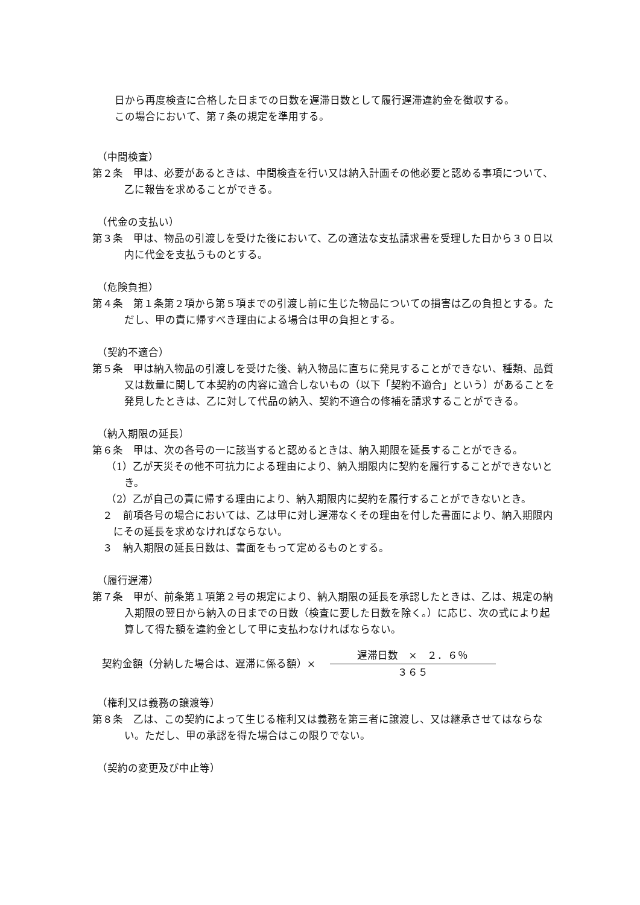日から再度検査に合格した日までの日数を遅滞日数として履行遅滞違約金を徴収する。
この場合において、第７条の規定を準用する。
（中間検査）
第２条　甲は、必要があるときは、中間検査を行い又は納入計画その他必要と認める事項について、乙に報告を求めることができる。
（代金の支払い）
第３条　甲は、物品の引渡しを受けた後において、乙の適法な支払請求書を受理した日から３０日以内に代金を支払うものとする。
（危険負担）
第４条　第１条第２項から第５項までの引渡し前に生じた物品についての損害は乙の負担とする。ただし、甲の責に帰すべき理由による場合は甲の負担とする。
（契約不適合）
第５条　甲は納入物品の引渡しを受けた後、納入物品に直ちに発見することができない、種類、品質又は数量に関して本契約の内容に適合しないもの（以下「契約不適合」という）があることを発見したときは、乙に対して代品の納入、契約不適合の修補を請求することができる。
（納入期限の延長）
第６条　甲は、次の各号の一に該当すると認めるときは、納入期限を延長することができる。
（1）乙が天災その他不可抗力による理由により、納入期限内に契約を履行することができないとき。
（2）乙が自己の責に帰する理由により、納入期限内に契約を履行することができないとき。
２　前項各号の場合においては、乙は甲に対し遅滞なくその理由を付した書面により、納入期限内にその延長を求めなければならない。
３　納入期限の延長日数は、書面をもって定めるものとする。
（履行遅滞）
第７条　甲が、前条第１項第２号の規定により、納入期限の延長を承認したときは、乙は、規定の納入期限の翌日から納入の日までの日数（検査に要した日数を除く。）に応じ、次の式により起算して得た額を違約金として甲に支払わなければならない。
契約金額（分納した場合は、遅滞に係る額）×
遅滞日数　×　２．６％
３６５
（権利又は義務の譲渡等）
第８条　乙は、この契約によって生じる権利又は義務を第三者に譲渡し、又は継承させてはならない。ただし、甲の承認を得た場合はこの限りでない。
（契約の変更及び中止等）